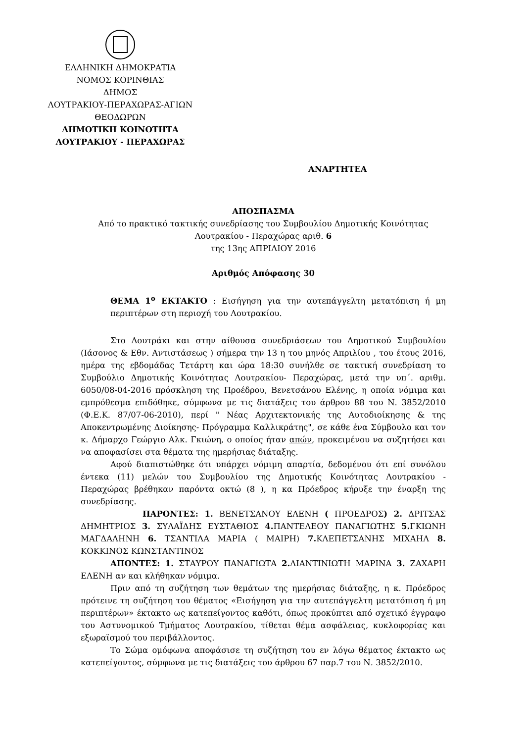ΕΛΛΗΝΙΚΗ ΔΗΜΟΚΡΑΤΙΑ
ΝΟΜΟΣ ΚΟΡΙΝΘΙΑΣ
ΔΗΜΟΣ
ΛΟΥΤΡΑΚΙΟΥ-ΠΕΡΑΧΩΡΑΣ-ΑΓΙΩΝ ΘΕΟΔΩΡΩΝ
ΔΗΜΟΤΙΚΗ ΚΟΙΝΟΤΗΤΑ
ΛΟΥΤΡΑΚΙΟΥ - ΠΕΡΑΧΩΡΑΣ
ΑΝΑΡΤΗΤΕΑ
ΑΠΟΣΠΑΣΜΑ
Από το πρακτικό τακτικής συνεδρίασης του Συμβουλίου Δημοτικής Κοινότητας Λουτρακίου - Περαχώρας αριθ. 6
της 13ης ΑΠΡΙΛΙΟΥ 2016
Αριθμός Απόφασης 30
ΘΕΜΑ 1<sup>ο</sup> ΕΚΤΑΚΤΟ : Εισήγηση για την αυτεπάγγελτη μετατόπιση ή μη περιπτέρων στη περιοχή του Λουτρακίου.
Στο Λουτράκι και στην αίθουσα συνεδριάσεων του Δημοτικού Συμβουλίου (Ιάσονος & Εθν. Αντιστάσεως ) σήμερα την 13 η του μηνός Απριλίου , του έτους 2016, ημέρα της εβδομάδας Τετάρτη και ώρα 18:30 συνήλθε σε τακτική συνεδρίαση το Συμβούλιο Δημοτικής Κοινότητας Λουτρακίου- Περαχώρας, μετά την υπ΄. αριθμ. 6050/08-04-2016 πρόσκληση της Προέδρου, Βενετσάνου Ελένης, η οποία νόμιμα και εμπρόθεσμα επιδόθηκε, σύμφωνα με τις διατάξεις του άρθρου 88 του Ν. 3852/2010 (Φ.Ε.Κ. 87/07-06-2010), περί " Νέας Αρχιτεκτονικής της Αυτοδιοίκησης & της Αποκεντρωμένης Διοίκησης- Πρόγραμμα Καλλικράτης", σε κάθε ένα Σύμβουλο και τον κ. Δήμαρχο Γεώργιο Αλκ. Γκιώνη, ο οποίος ήταν απών, προκειμένου να συζητήσει και να αποφασίσει στα θέματα της ημερήσιας διάταξης.
Αφού διαπιστώθηκε ότι υπάρχει νόμιμη απαρτία, δεδομένου ότι επί συνόλου έντεκα (11) μελών του Συμβουλίου της Δημοτικής Κοινότητας Λουτρακίου - Περαχώρας βρέθηκαν παρόντα οκτώ (8 ), η κα Πρόεδρος κήρυξε την έναρξη της συνεδρίασης.
ΠΑΡΟΝΤΕΣ: 1. ΒΕΝΕΤΣΑΝΟΥ ΕΛΕΝΗ ( ΠΡΟΕΔΡΟΣ) 2. ΔΡΙΤΣΑΣ ΔΗΜΗΤΡΙΟΣ 3. ΣΥΛΑΪΔΗΣ ΕΥΣΤΑΘΙΟΣ 4. ΠΑΝΤΕΛΕΟΥ ΠΑΝΑΓΙΩΤΗΣ 5. ΓΚΙΩΝΗ ΜΑΓΔΑΛΗΝΗ 6. ΤΣΑΝΤΙΛΑ ΜΑΡΙΑ ( ΜΑΙΡΗ) 7. ΚΛΕΠΕΤΣΑΝΗΣ ΜΙΧΑΗΛ 8. ΚΟΚΚΙΝΟΣ ΚΩΝΣΤΑΝΤΙΝΟΣ
ΑΠΟΝΤΕΣ: 1. ΣΤΑΥΡΟΥ ΠΑΝΑΓΙΩΤΑ 2. ΛΙΑΝΤΙΝΙΩΤΗ ΜΑΡΙΝΑ 3. ΖΑΧΑΡΗ ΕΛΕΝΗ αν και κλήθηκαν νόμιμα.
Πριν από τη συζήτηση των θεμάτων της ημερήσιας διάταξης, η κ. Πρόεδρος πρότεινε τη συζήτηση του θέματος «Εισήγηση για την αυτεπάγγελτη μετατόπιση ή μη περιπτέρων» έκτακτο ως κατεπείγοντος καθότι, όπως προκύπτει από σχετικό έγγραφο του Αστυνομικού Τμήματος Λουτρακίου, τίθεται θέμα ασφάλειας, κυκλοφορίας και εξωραϊσμού του περιβάλλοντος.
Το Σώμα ομόφωνα αποφάσισε τη συζήτηση του εν λόγω θέματος έκτακτο ως κατεπείγοντος, σύμφωνα με τις διατάξεις του άρθρου 67 παρ.7 του Ν. 3852/2010.